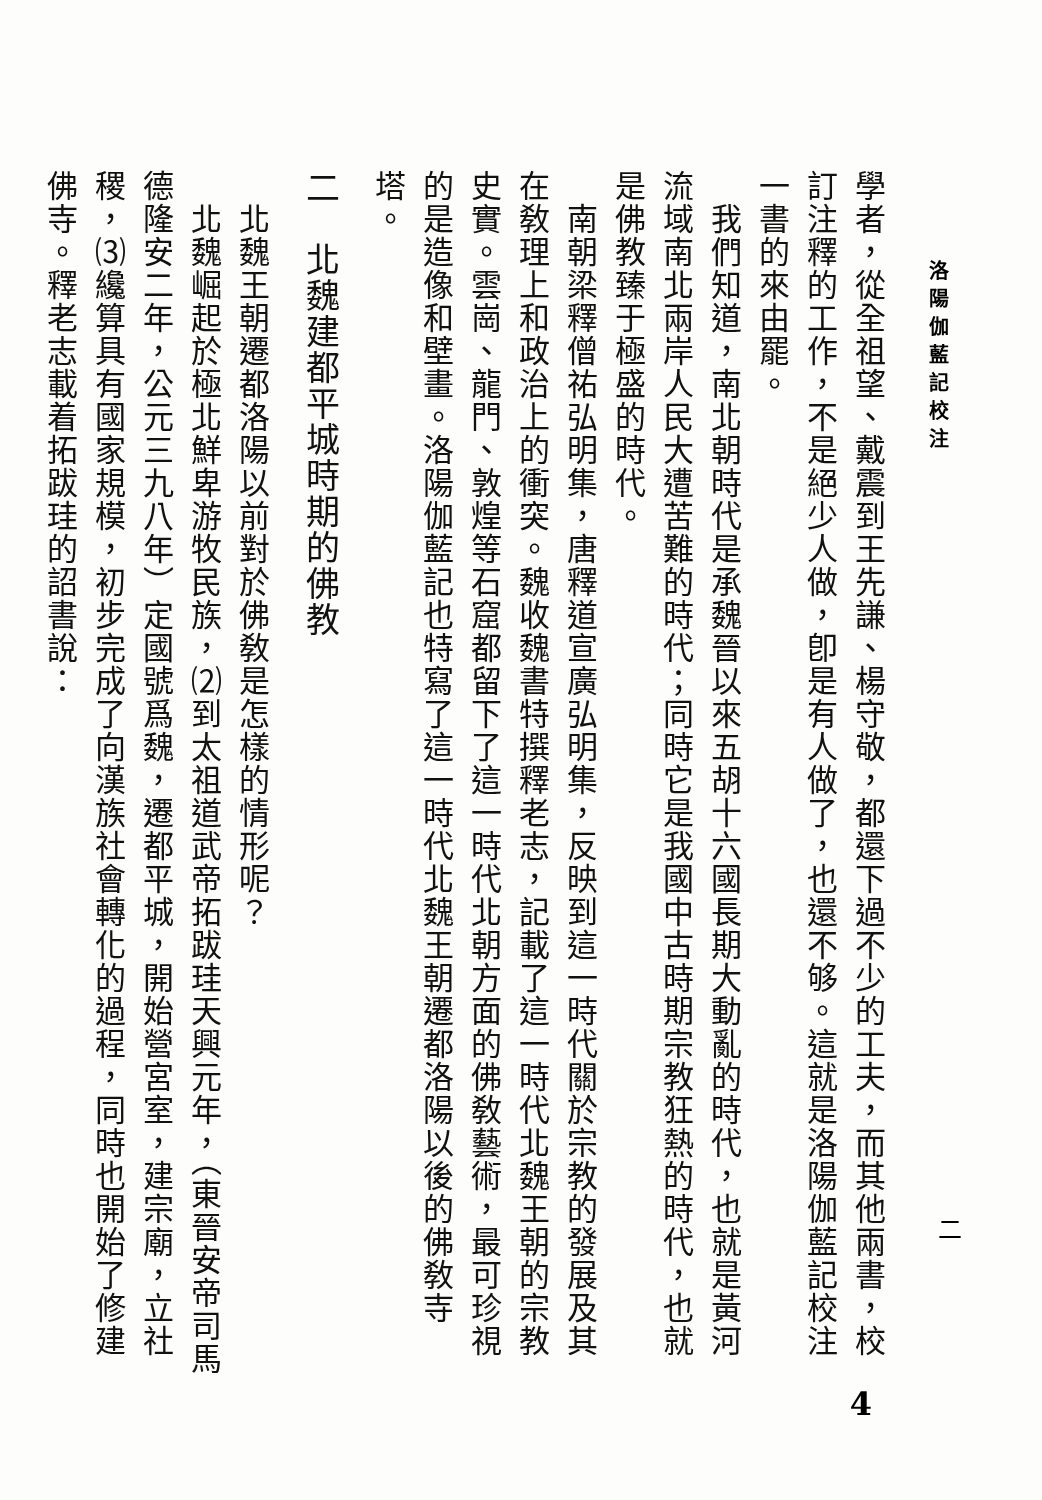洛陽伽藍記校注
二
學者，從全祖望、戴震到王先謙、楊守敬，都還下過不少的工夫，而其他兩書，校訂注釋的工作，不是絕少人做，卽是有人做了，也還不够。這就是洛陽伽藍記校注一書的來由罷。
　我們知道，南北朝時代是承魏晉以來五胡十六國長期大動亂的時代，也就是黃河流域南北兩岸人民大遭苦難的時代；同時它是我國中古時期宗教狂熱的時代，也就是佛教臻于極盛的時代。
　南朝梁釋僧祐弘明集，唐釋道宣廣弘明集，反映到這一時代關於宗教的發展及其在敎理上和政治上的衝突。魏收魏書特撰釋老志，記載了這一時代北魏王朝的宗教史實。雲崗、龍門、敦煌等石窟都留下了這一時代北朝方面的佛敎藝術，最可珍視的是造像和壁畫。洛陽伽藍記也特寫了這一時代北魏王朝遷都洛陽以後的佛敎寺塔。
二　北魏建都平城時期的佛教
　北魏王朝遷都洛陽以前對於佛敎是怎樣的情形呢？
　北魏崛起於極北鮮卑游牧民族，⑵到太祖道武帝拓跋珪天興元年，（東晉安帝司馬德隆安二年，公元三九八年）定國號爲魏，遷都平城，開始營宮室，建宗廟，立社稷，⑶纔算具有國家規模，初步完成了向漢族社會轉化的過程，同時也開始了修建佛寺。釋老志載着拓跋珪的詔書說：
4